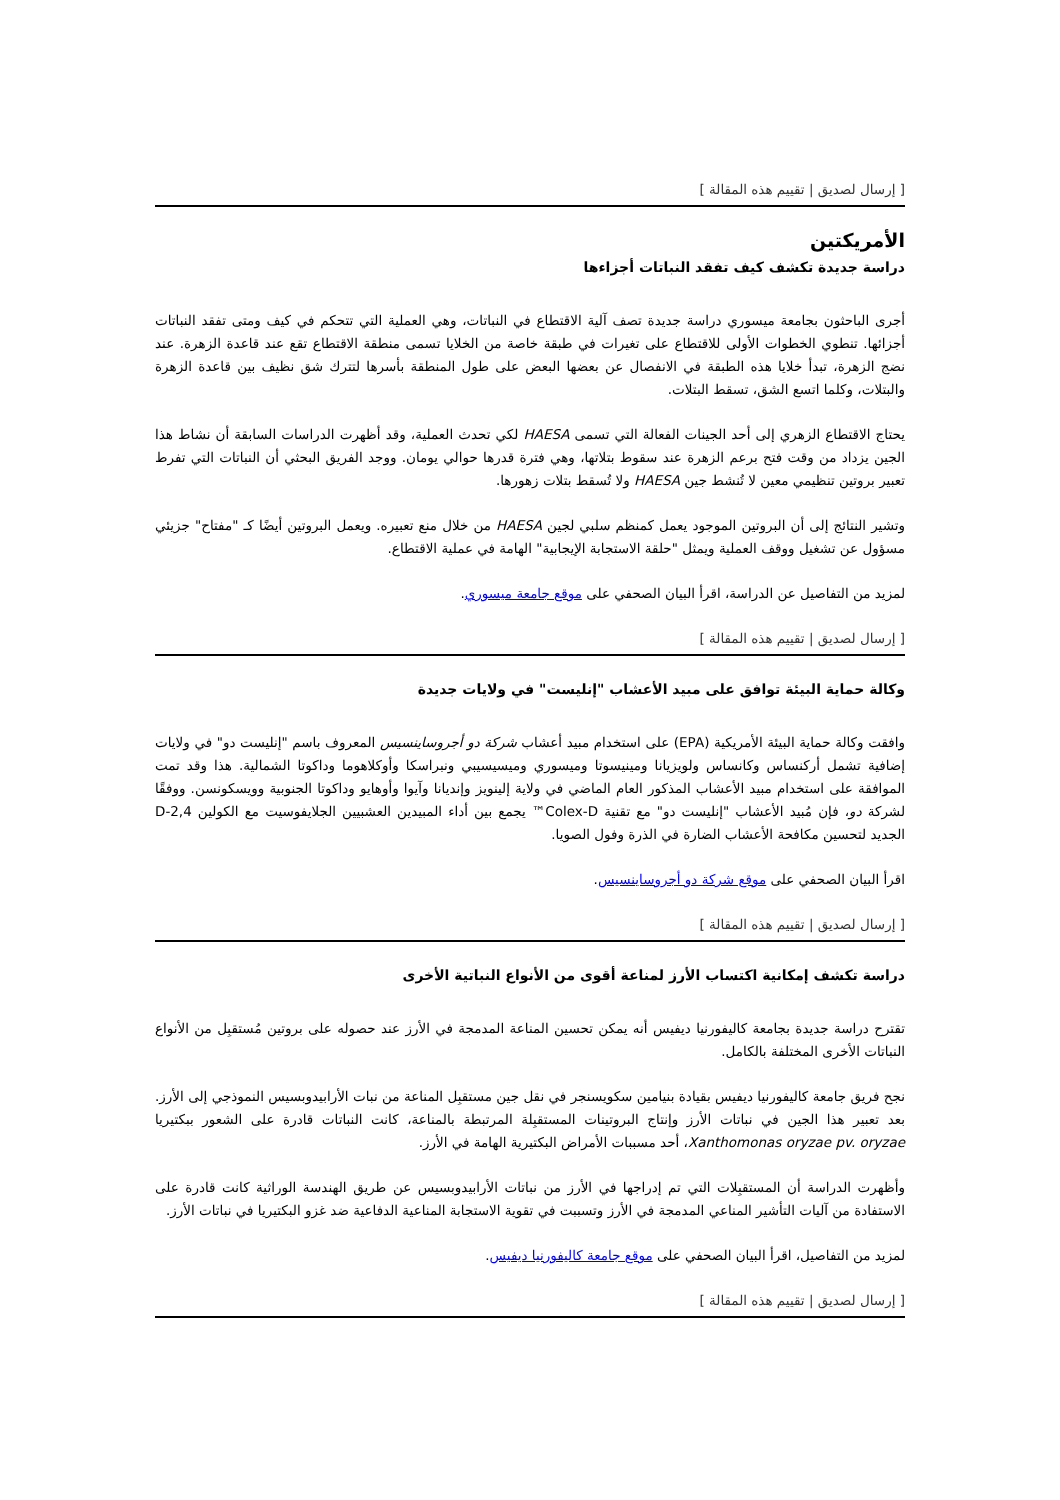[ إرسال لصديق | تقييم هذه المقالة ]
الأمريكتين
دراسة جديدة تكشف كيف تفقد النباتات أجزاءها
أجرى الباحثون بجامعة ميسوري دراسة جديدة تصف آلية الاقتطاع في النباتات، وهي العملية التي تتحكم في كيف ومتى تفقد النباتات أجزائها. تنطوي الخطوات الأولى للاقتطاع على تغيرات في طبقة خاصة من الخلايا تسمى منطقة الاقتطاع تقع عند قاعدة الزهرة. عند نضج الزهرة، تبدأ خلايا هذه الطبقة في الانفصال عن بعضها البعض على طول المنطقة بأسرها لتترك شق نظيف بين قاعدة الزهرة والبتلات، وكلما اتسع الشق، تسقط البتلات.
يحتاج الاقتطاع الزهري إلى أحد الجينات الفعالة التي تسمى HAESA لكي تحدث العملية، وقد أظهرت الدراسات السابقة أن نشاط هذا الجين يزداد من وقت فتح برعم الزهرة عند سقوط بتلاتها، وهي فترة قدرها حوالي يومان. ووجد الفريق البحثي أن النباتات التي تفرط تعبير بروتين تنظيمي معين لا تُنشط جين HAESA ولا تُسقط بتلات زهورها.
وتشير النتائج إلى أن البروتين الموجود يعمل كمنظم سلبي لجين HAESA من خلال منع تعبيره. ويعمل البروتين أيضًا كـ "مفتاح" جزيئي مسؤول عن تشغيل ووقف العملية ويمثل "حلقة الاستجابة الإيجابية" الهامة في عملية الاقتطاع.
لمزيد من التفاصيل عن الدراسة، اقرأ البيان الصحفي على موقع جامعة ميسوري.
[ إرسال لصديق | تقييم هذه المقالة ]
وكالة حماية البيئة توافق على مبيد الأعشاب "إنليست" في ولايات جديدة
وافقت وكالة حماية البيئة الأمريكية (EPA) على استخدام مبيد أعشاب شركة دو أجروساينسيس المعروف باسم "إنليست دو" في ولايات إضافية تشمل أركنساس وكانساس ولويزيانا ومينيسوتا وميسوري وميسيسيبي ونبراسكا وأوكلاهوما وداكوتا الشمالية. هذا وقد تمت الموافقة على استخدام مبيد الأعشاب المذكور العام الماضي في ولاية إلينويز وإنديانا وآيوا وأوهايو وداكوتا الجنوبية وويسكونسن. ووفقًا لشركة دو، فإن مُبيد الأعشاب "إنليست دو" مع تقنية Colex-D™ يجمع بين أداء المبيدين العشبيين الجلايفوسيت مع الكولين 2,4-D الجديد لتحسين مكافحة الأعشاب الضارة في الذرة وفول الصويا.
اقرأ البيان الصحفي على موقع شركة دو أجروساينسيس.
[ إرسال لصديق | تقييم هذه المقالة ]
دراسة تكشف إمكانية اكتساب الأرز لمناعة أقوى من الأنواع النباتية الأخرى
تقترح دراسة جديدة بجامعة كاليفورنيا ديفيس أنه يمكن تحسين المناعة المدمجة في الأرز عند حصوله على بروتين مُستقبِل من الأنواع النباتات الأخرى المختلفة بالكامل.
نجح فريق جامعة كاليفورنيا ديفيس بقيادة بنيامين سكويسنجر في نقل جين مستقبِل المناعة من نبات الأرابيدوبسيس النموذجي إلى الأرز. بعد تعبير هذا الجين في نباتات الأرز وإنتاج البروتينات المستقبِلة المرتبطة بالمناعة، كانت النباتات قادرة على الشعور ببكتيريا Xanthomonas oryzae pv. oryzae، أحد مسببات الأمراض البكتيرية الهامة في الأرز.
وأظهرت الدراسة أن المستقبِلات التي تم إدراجها في الأرز من نباتات الأرابيدوبسيس عن طريق الهندسة الوراثية كانت قادرة على الاستفادة من آليات التأشير المناعي المدمجة في الأرز وتسببت في تقوية الاستجابة المناعية الدفاعية ضد غزو البكتيريا في نباتات الأرز.
لمزيد من التفاصيل، اقرأ البيان الصحفي على موقع جامعة كاليفورنيا ديفيس.
[ إرسال لصديق | تقييم هذه المقالة ]